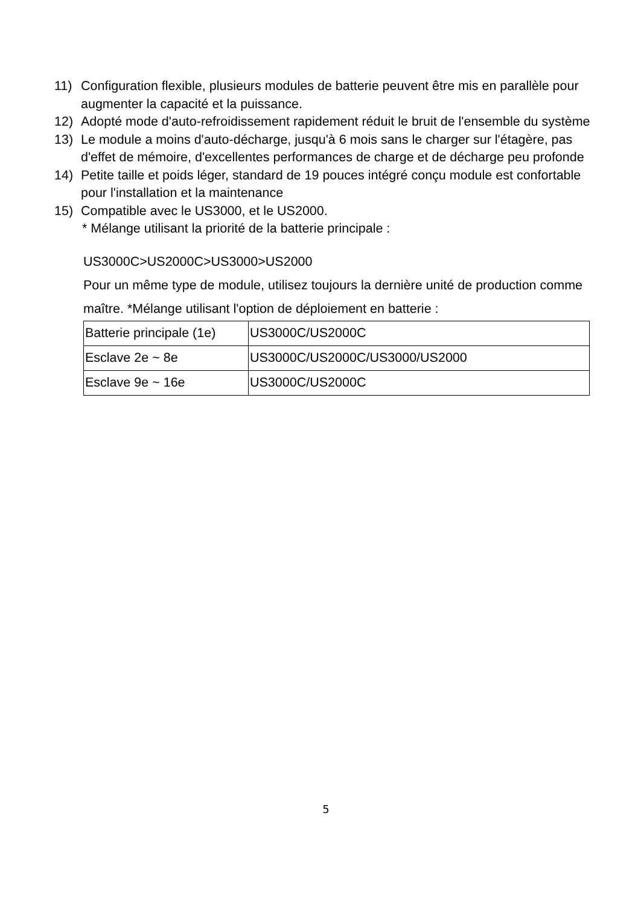11) Configuration flexible, plusieurs modules de batterie peuvent être mis en parallèle pour augmenter la capacité et la puissance.
12) Adopté mode d'auto-refroidissement rapidement réduit le bruit de l'ensemble du système
13) Le module a moins d'auto-décharge, jusqu'à 6 mois sans le charger sur l'étagère, pas d'effet de mémoire, d'excellentes performances de charge et de décharge peu profonde
14) Petite taille et poids léger, standard de 19 pouces intégré conçu module est confortable pour l'installation et la maintenance
15) Compatible avec le US3000, et le US2000.
* Mélange utilisant la priorité de la batterie principale :
US3000C>US2000C>US3000>US2000
Pour un même type de module, utilisez toujours la dernière unité de production comme maître. *Mélange utilisant l'option de déploiement en batterie :
| Batterie principale (1e) | US3000C/US2000C |
| Esclave 2e ~ 8e | US3000C/US2000C/US3000/US2000 |
| Esclave 9e ~ 16e | US3000C/US2000C |
5